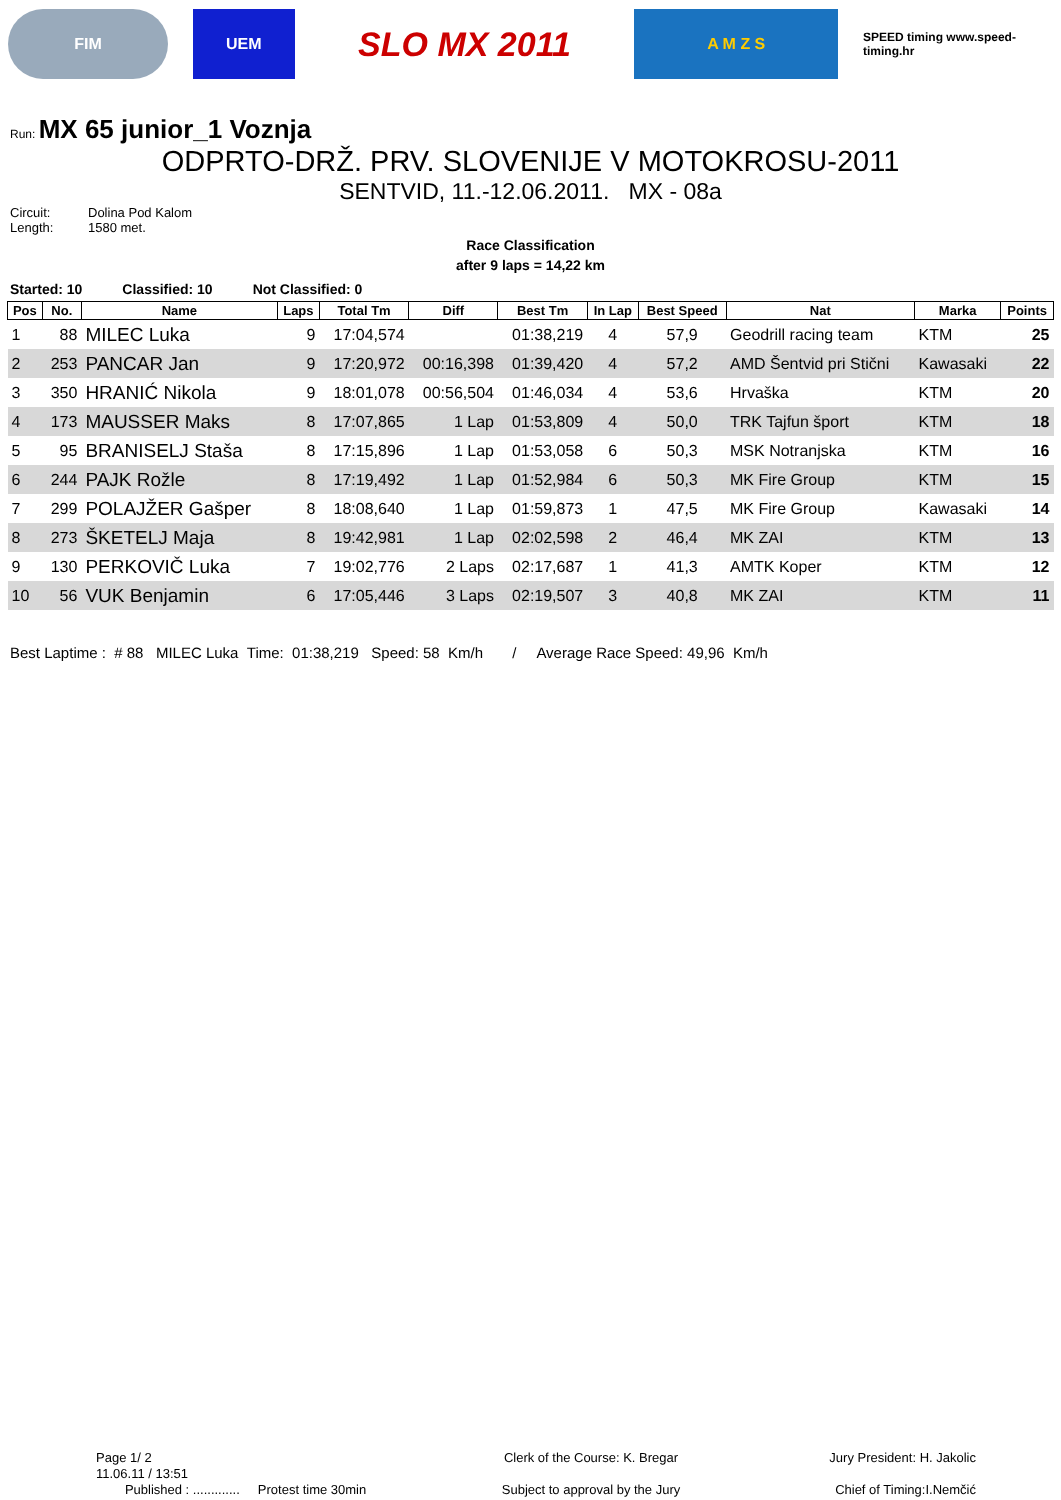FIM UEM
SLO MX 2011
A M Z S
SPEED timing www.speed-timing.hr
Run: MX 65 junior_1 Voznja
ODPRTO-DRŽ. PRV. SLOVENIJE V MOTOKROSU-2011
SENTVID, 11.-12.06.2011. MX - 08a
Circuit: Dolina Pod Kalom Length: 1580 met.
Race Classification
after 9 laps = 14,22 km
Started: 10 Classified: 10 Not Classified: 0
| Pos | No. | Name | Laps | Total Tm | Diff | Best Tm | In Lap | Best Speed | Nat | Marka | Points |
| --- | --- | --- | --- | --- | --- | --- | --- | --- | --- | --- | --- |
| 1 | 88 | MILEC Luka | 9 | 17:04,574 | | 01:38,219 | 4 | 57,9 | Geodrill racing team | KTM | 25 |
| 2 | 253 | PANCAR Jan | 9 | 17:20,972 | 00:16,398 | 01:39,420 | 4 | 57,2 | AMD Šentvid pri Stični | Kawasaki | 22 |
| 3 | 350 | HRANIĆ Nikola | 9 | 18:01,078 | 00:56,504 | 01:46,034 | 4 | 53,6 | Hrvaška | KTM | 20 |
| 4 | 173 | MAUSSER Maks | 8 | 17:07,865 | 1 Lap | 01:53,809 | 4 | 50,0 | TRK Tajfun šport | KTM | 18 |
| 5 | 95 | BRANISELJ Staša | 8 | 17:15,896 | 1 Lap | 01:53,058 | 6 | 50,3 | MSK Notranjska | KTM | 16 |
| 6 | 244 | PAJK Rožle | 8 | 17:19,492 | 1 Lap | 01:52,984 | 6 | 50,3 | MK Fire Group | KTM | 15 |
| 7 | 299 | POLAJŽER Gašper | 8 | 18:08,640 | 1 Lap | 01:59,873 | 1 | 47,5 | MK Fire Group | Kawasaki | 14 |
| 8 | 273 | ŠKETELJ Maja | 8 | 19:42,981 | 1 Lap | 02:02,598 | 2 | 46,4 | MK ZAI | KTM | 13 |
| 9 | 130 | PERKOVIČ Luka | 7 | 19:02,776 | 2 Laps | 02:17,687 | 1 | 41,3 | AMTK Koper | KTM | 12 |
| 10 | 56 | VUK Benjamin | 6 | 17:05,446 | 3 Laps | 02:19,507 | 3 | 40,8 | MK ZAI | KTM | 11 |
Best Laptime : # 88 MILEC Luka Time: 01:38,219 Speed: 58 Km/h / Average Race Speed: 49,96 Km/h
Page 1/ 2
11.06.11 / 13:51
Published : ............. Protest time 30min
Clerk of the Course: K. Bregar
Subject to approval by the Jury
Jury President: H. Jakolic
Chief of Timing:I.Nemčić